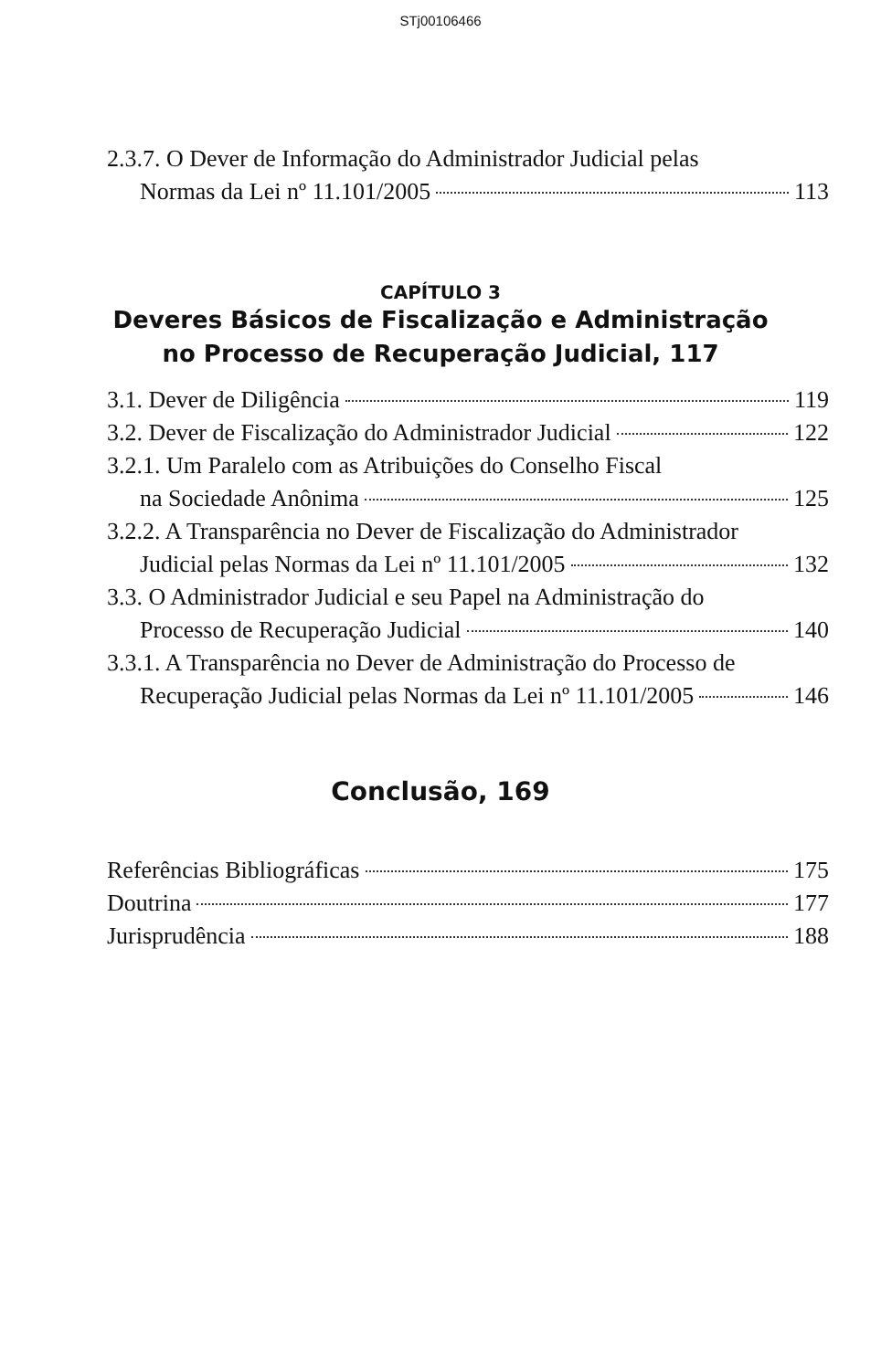STj00106466
2.3.7. O Dever de Informação do Administrador Judicial pelas
Normas da Lei nº 11.101/2005 113
CAPÍTULO 3
Deveres Básicos de Fiscalização e Administração
no Processo de Recuperação Judicial, 117
3.1. Dever de Diligência 119
3.2. Dever de Fiscalização do Administrador Judicial 122
3.2.1. Um Paralelo com as Atribuições do Conselho Fiscal
na Sociedade Anônima 125
3.2.2. A Transparência no Dever de Fiscalização do Administrador
Judicial pelas Normas da Lei nº 11.101/2005 132
3.3. O Administrador Judicial e seu Papel na Administração do
Processo de Recuperação Judicial 140
3.3.1. A Transparência no Dever de Administração do Processo de
Recuperação Judicial pelas Normas da Lei nº 11.101/2005 146
Conclusão, 169
Referências Bibliográficas 175
Doutrina 177
Jurisprudência 188